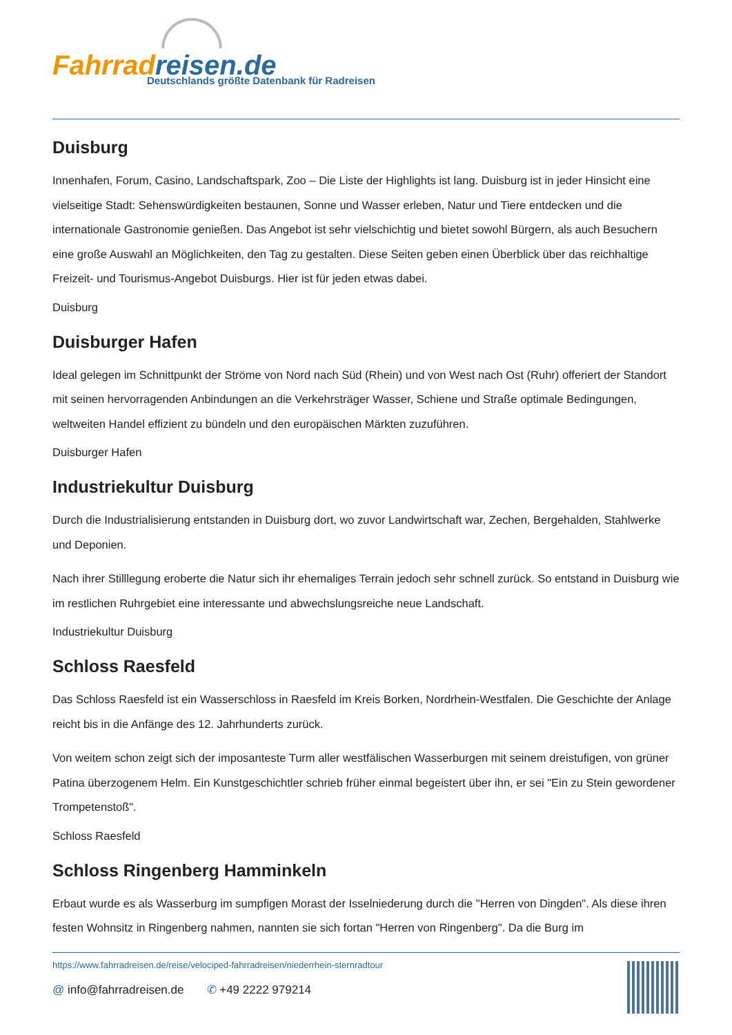Fahrradreisen.de
Deutschlands größte Datenbank für Radreisen
Duisburg
Innenhafen, Forum, Casino, Landschaftspark, Zoo – Die Liste der Highlights ist lang. Duisburg ist in jeder Hinsicht eine vielseitige Stadt: Sehenswürdigkeiten bestaunen, Sonne und Wasser erleben, Natur und Tiere entdecken und die internationale Gastronomie genießen. Das Angebot ist sehr vielschichtig und bietet sowohl Bürgern, als auch Besuchern eine große Auswahl an Möglichkeiten, den Tag zu gestalten. Diese Seiten geben einen Überblick über das reichhaltige Freizeit- und Tourismus-Angebot Duisburgs. Hier ist für jeden etwas dabei.
Duisburg
Duisburger Hafen
Ideal gelegen im Schnittpunkt der Ströme von Nord nach Süd (Rhein) und von West nach Ost (Ruhr) offeriert der Standort mit seinen hervorragenden Anbindungen an die Verkehrsträger Wasser, Schiene und Straße optimale Bedingungen, weltweiten Handel effizient zu bündeln und den europäischen Märkten zuzuführen.
Duisburger Hafen
Industriekultur Duisburg
Durch die Industrialisierung entstanden in Duisburg dort, wo zuvor Landwirtschaft war, Zechen, Bergehalden, Stahlwerke und Deponien.
Nach ihrer Stilllegung eroberte die Natur sich ihr ehemaliges Terrain jedoch sehr schnell zurück. So entstand in Duisburg wie im restlichen Ruhrgebiet eine interessante und abwechslungsreiche neue Landschaft.
Industriekultur Duisburg
Schloss Raesfeld
Das Schloss Raesfeld ist ein Wasserschloss in Raesfeld im Kreis Borken, Nordrhein-Westfalen. Die Geschichte der Anlage reicht bis in die Anfänge des 12. Jahrhunderts zurück.
Von weitem schon zeigt sich der imposanteste Turm aller westfälischen Wasserburgen mit seinem dreistufigen, von grüner Patina überzogenem Helm. Ein Kunstgeschichtler schrieb früher einmal begeistert über ihn, er sei "Ein zu Stein gewordener Trompetenstoß".
Schloss Raesfeld
Schloss Ringenberg Hamminkeln
Erbaut wurde es als Wasserburg im sumpfigen Morast der Isselniederung durch die "Herren von Dingden". Als diese ihren festen Wohnsitz in Ringenberg nahmen, nannten sie sich fortan "Herren von Ringenberg". Da die Burg im
https://www.fahrradreisen.de/reise/velociped-fahrradreisen/niederrhein-sternradtour
@ info@fahrradreisen.de ✆ +49 2222 979214